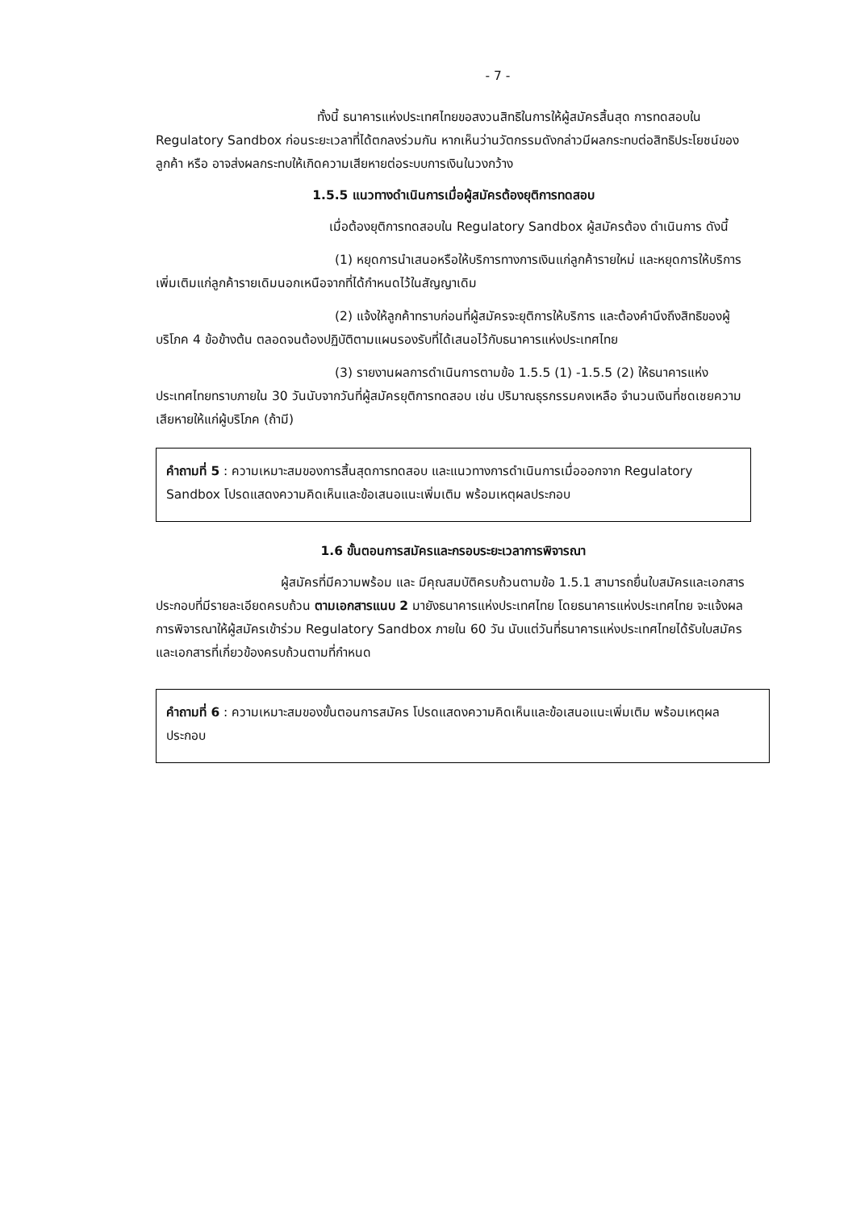- 7 -
ทั้งนี้ ธนาคารแห่งประเทศไทยขอสงวนสิทธิในการให้ผู้สมัครสิ้นสุด การทดสอบใน Regulatory Sandbox ก่อนระยะเวลาที่ได้ตกลงร่วมกัน หากเห็นว่านวัตกรรมดังกล่าวมีผลกระทบต่อสิทธิประโยชน์ของลูกค้า หรือ อาจส่งผลกระทบให้เกิดความเสียหายต่อระบบการเงินในวงกว้าง
1.5.5 แนวทางดำเนินการเมื่อผู้สมัครต้องยุติการทดสอบ
เมื่อต้องยุติการทดสอบใน Regulatory Sandbox ผู้สมัครต้อง ดำเนินการ ดังนี้
(1) หยุดการนำเสนอหรือให้บริการทางการเงินแก่ลูกค้ารายใหม่ และหยุดการให้บริการเพิ่มเติมแก่ลูกค้ารายเดิมนอกเหนือจากที่ได้กำหนดไว้ในสัญญาเดิม
(2) แจ้งให้ลูกค้าทราบก่อนที่ผู้สมัครจะยุติการให้บริการ และต้องคำนึงถึงสิทธิของผู้บริโภค 4 ข้อข้างต้น ตลอดจนต้องปฏิบัติตามแผนรองรับที่ได้เสนอไว้กับธนาคารแห่งประเทศไทย
(3) รายงานผลการดำเนินการตามข้อ 1.5.5 (1) -1.5.5 (2) ให้ธนาคารแห่งประเทศไทยทราบภายใน 30 วันนับจากวันที่ผู้สมัครยุติการทดสอบ เช่น ปริมาณธุรกรรมคงเหลือ จำนวนเงินที่ชดเชยความเสียหายให้แก่ผู้บริโภค (ถ้ามี)
คำถามที่ 5 : ความเหมาะสมของการสิ้นสุดการทดสอบ และแนวทางการดำเนินการเมื่อออกจาก Regulatory Sandbox โปรดแสดงความคิดเห็นและข้อเสนอแนะเพิ่มเติม พร้อมเหตุผลประกอบ
1.6 ขั้นตอนการสมัครและกรอบระยะเวลาการพิจารณา
ผู้สมัครที่มีความพร้อม และ มีคุณสมบัติครบถ้วนตามข้อ 1.5.1 สามารถยื่นใบสมัครและเอกสารประกอบที่มีรายละเอียดครบถ้วน ตามเอกสารแนบ 2 มายังธนาคารแห่งประเทศไทย โดยธนาคารแห่งประเทศไทย จะแจ้งผลการพิจารณาให้ผู้สมัครเข้าร่วม Regulatory Sandbox ภายใน 60 วัน นับแต่วันที่ธนาคารแห่งประเทศไทยได้รับใบสมัครและเอกสารที่เกี่ยวข้องครบถ้วนตามที่กำหนด
คำถามที่ 6 : ความเหมาะสมของขั้นตอนการสมัคร โปรดแสดงความคิดเห็นและข้อเสนอแนะเพิ่มเติม พร้อมเหตุผลประกอบ